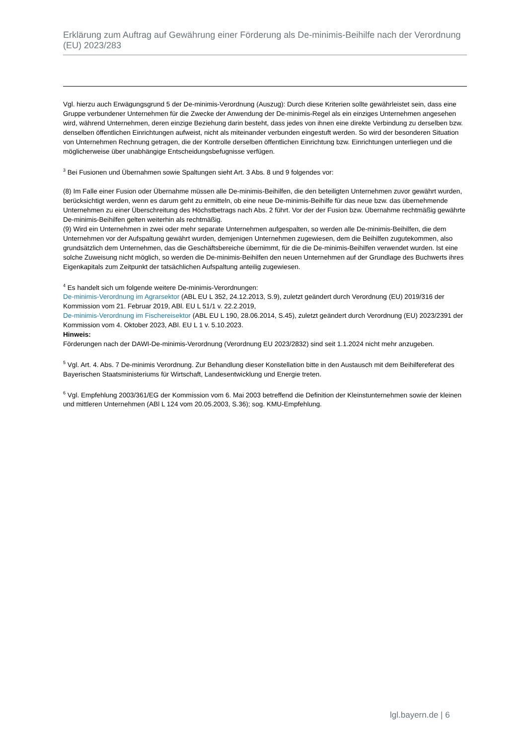Erklärung zum Auftrag auf Gewährung einer Förderung als De-minimis-Beihilfe nach der Verordnung (EU) 2023/283
Vgl. hierzu auch Erwägungsgrund 5 der De-minimis-Verordnung (Auszug): Durch diese Kriterien sollte gewährleistet sein, dass eine Gruppe verbundener Unternehmen für die Zwecke der Anwendung der De-minimis-Regel als ein einziges Unternehmen angesehen wird, während Unternehmen, deren einzige Beziehung darin besteht, dass jedes von ihnen eine direkte Verbindung zu derselben bzw. denselben öffentlichen Einrichtungen aufweist, nicht als miteinander verbunden eingestuft werden. So wird der besonderen Situation von Unternehmen Rechnung getragen, die der Kontrolle derselben öffentlichen Einrichtung bzw. Einrichtungen unterliegen und die möglicherweise über unabhängige Entscheidungsbefugnisse verfügen.
<sup>3</sup> Bei Fusionen und Übernahmen sowie Spaltungen sieht Art. 3 Abs. 8 und 9 folgendes vor:
(8) Im Falle einer Fusion oder Übernahme müssen alle De-minimis-Beihilfen, die den beteiligten Unternehmen zuvor gewährt wurden, berücksichtigt werden, wenn es darum geht zu ermitteln, ob eine neue De-minimis-Beihilfe für das neue bzw. das übernehmende Unternehmen zu einer Überschreitung des Höchstbetrags nach Abs. 2 führt. Vor der der Fusion bzw. Übernahme rechtmäßig gewährte De-minimis-Beihilfen gelten weiterhin als rechtmäßig.
(9) Wird ein Unternehmen in zwei oder mehr separate Unternehmen aufgespalten, so werden alle De-minimis-Beihilfen, die dem Unternehmen vor der Aufspaltung gewährt wurden, demjenigen Unternehmen zugewiesen, dem die Beihilfen zugutekommen, also grundsätzlich dem Unternehmen, das die Geschäftsbereiche übernimmt, für die die De-minimis-Beihilfen verwendet wurden. Ist eine solche Zuweisung nicht möglich, so werden die De-minimis-Beihilfen den neuen Unternehmen auf der Grundlage des Buchwerts ihres Eigenkapitals zum Zeitpunkt der tatsächlichen Aufspaltung anteilig zugewiesen.
<sup>4</sup> Es handelt sich um folgende weitere De-minimis-Verordnungen:
De-minimis-Verordnung im Agrarsektor (ABL EU L 352, 24.12.2013, S.9), zuletzt geändert durch Verordnung (EU) 2019/316 der Kommission vom 21. Februar 2019, ABl. EU L 51/1 v. 22.2.2019,
De-minimis-Verordnung im Fischereisektor (ABL EU L 190, 28.06.2014, S.45), zuletzt geändert durch Verordnung (EU) 2023/2391 der Kommission vom 4. Oktober 2023, ABl. EU L 1 v. 5.10.2023.
Hinweis:
Förderungen nach der DAWI-De-minimis-Verordnung (Verordnung EU 2023/2832) sind seit 1.1.2024 nicht mehr anzugeben.
<sup>5</sup> Vgl. Art. 4. Abs. 7 De-minimis Verordnung. Zur Behandlung dieser Konstellation bitte in den Austausch mit dem Beihilfereferat des Bayerischen Staatsministeriums für Wirtschaft, Landesentwicklung und Energie treten.
<sup>6</sup> Vgl. Empfehlung 2003/361/EG der Kommission vom 6. Mai 2003 betreffend die Definition der Kleinstunternehmen sowie der kleinen und mittleren Unternehmen (ABl L 124 vom 20.05.2003, S.36); sog. KMU-Empfehlung.
lgl.bayern.de | 6